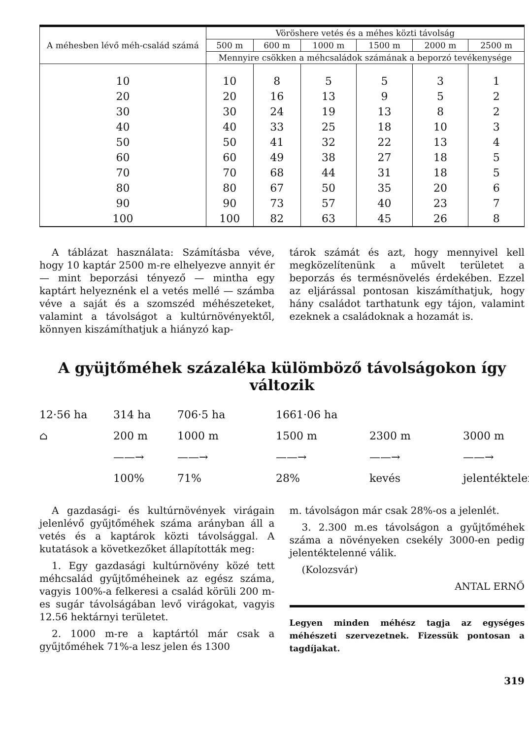| A méhesben lévő méh-család számá | Vöröshere vetés és a méhes közti távolság | | | | | |
| --- | --- | --- | --- | --- | --- | --- |
| | 500 m | 600 m | 1000 m | 1500 m | 2000 m | 2500 m |
| | Mennyire csökken a méhcsaládok számának a beporzó tevékenysége | | | | | |
| 10 | 10 | 8 | 5 | 5 | 3 | 1 |
| 20 | 20 | 16 | 13 | 9 | 5 | 2 |
| 30 | 30 | 24 | 19 | 13 | 8 | 2 |
| 40 | 40 | 33 | 25 | 18 | 10 | 3 |
| 50 | 50 | 41 | 32 | 22 | 13 | 4 |
| 60 | 60 | 49 | 38 | 27 | 18 | 5 |
| 70 | 70 | 68 | 44 | 31 | 18 | 5 |
| 80 | 80 | 67 | 50 | 35 | 20 | 6 |
| 90 | 90 | 73 | 57 | 40 | 23 | 7 |
| 100 | 100 | 82 | 63 | 45 | 26 | 8 |
A táblázat használata: Számításba véve, hogy 10 kaptár 2500 m-re elhelyezve annyit ér — mint beporzási tényező — mintha egy kaptárt helyeznénk el a vetés mellé — számba véve a saját és a szomszéd méhészeteket, valamint a távolságot a kultúrnövényektől, könnyen kiszámíthatjuk a hiányzó kap-
tárok számát és azt, hogy mennyivel kell megközelítenünk a művelt területet a beporzás és termésnövelés érdekében. Ezzel az eljárással pontosan kiszámíthatjuk, hogy hány családot tarthatunk egy tájon, valamint ezeknek a családoknak a hozamát is.
A gyüjtőméhek százaléka külömböző távolságokon így változik
12·56 ha
314 ha
706·5 ha
1661·06 ha
⌂
200 m
1000 m
1500 m
2300 m
3000 m
——→
——→
——→
——→
——→
100%
71%
28%
kevés
jelentéktelen
A gazdasági- és kultúrnövények virágain jelenlévő gyűjtőméhek száma arányban áll a vetés és a kaptárok közti távolsággal. A kutatások a következőket állapították meg:
1. Egy gazdasági kultúrnövény közé tett méhcsalád gyűjtőméheinek az egész száma, vagyis 100%-a felkeresi a család körüli 200 m-es sugár távolságában levő virágokat, vagyis 12.56 hektárnyi területet.
2. 1000 m-re a kaptártól már csak a gyűjtőméhek 71%-a lesz jelen és 1300
m. távolságon már csak 28%-os a jelenlét.
3. 2.300 m.es távolságon a gyűjtőméhek száma a növényeken csekély 3000-en pedig jelentéktelenné válik.
(Kolozsvár)
ANTAL ERNŐ
Legyen minden méhész tagja az egységes méhészeti szervezetnek. Fizessük pontosan a tagdíjakat.
319